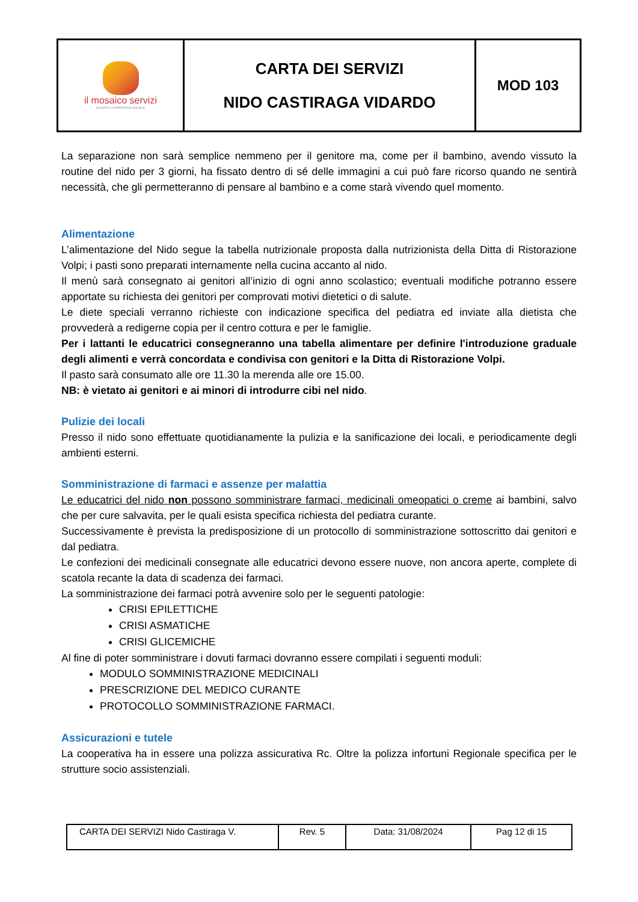| il mosaico servizi SOCIETÀ COOPERATIVA SOCIALE | CARTA DEI SERVIZI NIDO CASTIRAGA VIDARDO | MOD 103 |
La separazione non sarà semplice nemmeno per il genitore ma, come per il bambino, avendo vissuto la routine del nido per 3 giorni, ha fissato dentro di sé delle immagini a cui può fare ricorso quando ne sentirà necessità, che gli permetteranno di pensare al bambino e a come starà vivendo quel momento.
Alimentazione
L’alimentazione del Nido segue la tabella nutrizionale proposta dalla nutrizionista della Ditta di Ristorazione Volpi; i pasti sono preparati internamente nella cucina accanto al nido.
Il menù sarà consegnato ai genitori all’inizio di ogni anno scolastico; eventuali modifiche potranno essere apportate su richiesta dei genitori per comprovati motivi dietetici o di salute.
Le diete speciali verranno richieste con indicazione specifica del pediatra ed inviate alla dietista che provvederà a redigerne copia per il centro cottura e per le famiglie.
Per i lattanti le educatrici consegneranno una tabella alimentare per definire l'introduzione graduale degli alimenti e verrà concordata e condivisa con genitori e la Ditta di Ristorazione Volpi.
Il pasto sarà consumato alle ore 11.30 la merenda alle ore 15.00.
NB: è vietato ai genitori e ai minori di introdurre cibi nel nido.
Pulizie dei locali
Presso il nido sono effettuate quotidianamente la pulizia e la sanificazione dei locali, e periodicamente degli ambienti esterni.
Somministrazione di farmaci e assenze per malattia
Le educatrici del nido non possono somministrare farmaci, medicinali omeopatici o creme ai bambini, salvo che per cure salvavita, per le quali esista specifica richiesta del pediatra curante.
Successivamente è prevista la predisposizione di un protocollo di somministrazione sottoscritto dai genitori e dal pediatra.
Le confezioni dei medicinali consegnate alle educatrici devono essere nuove, non ancora aperte, complete di scatola recante la data di scadenza dei farmaci.
La somministrazione dei farmaci potrà avvenire solo per le seguenti patologie:
CRISI EPILETTICHE
CRISI ASMATICHE
CRISI GLICEMICHE
Al fine di poter somministrare i dovuti farmaci dovranno essere compilati i seguenti moduli:
MODULO SOMMINISTRAZIONE MEDICINALI
PRESCRIZIONE DEL MEDICO CURANTE
PROTOCOLLO SOMMINISTRAZIONE FARMACI.
Assicurazioni e tutele
La cooperativa ha in essere una polizza assicurativa Rc. Oltre la polizza infortuni Regionale specifica per le strutture socio assistenziali.
| CARTA DEI SERVIZI Nido Castiraga V. | Rev. 5 | Data: 31/08/2024 | Pag 12 di 15 |